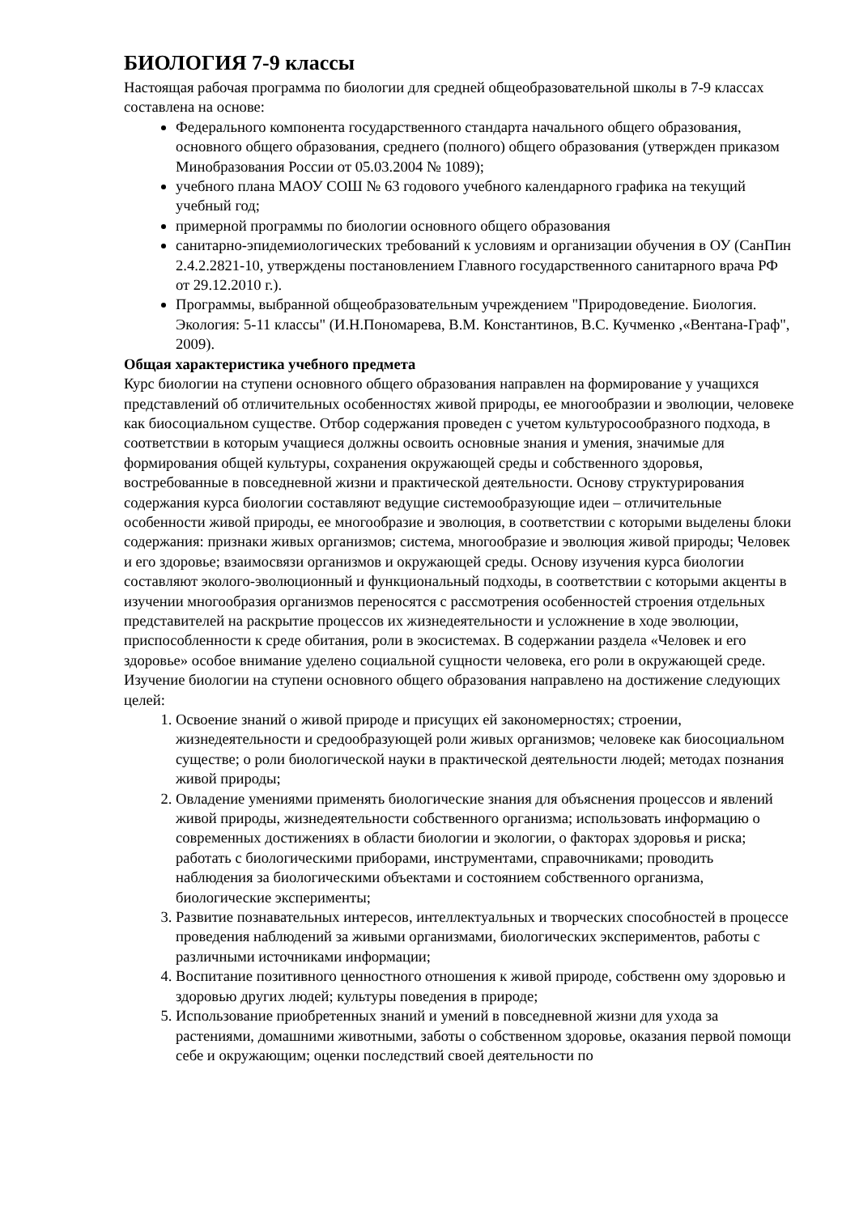БИОЛОГИЯ 7-9 классы
Настоящая рабочая программа по биологии для средней общеобразовательной школы в 7-9 классах составлена на основе:
Федерального компонента государственного стандарта начального общего образования, основного общего образования, среднего (полного) общего образования (утвержден приказом Минобразования России от 05.03.2004 № 1089);
учебного плана МАОУ СОШ № 63 годового учебного календарного графика на текущий учебный год;
примерной программы по биологии основного общего образования
санитарно-эпидемиологических требований к условиям и организации обучения в ОУ (СанПин 2.4.2.2821-10, утверждены постановлением Главного государственного санитарного врача РФ от 29.12.2010 г.).
Программы, выбранной общеобразовательным учреждением "Природоведение. Биология. Экология: 5-11 классы" (И.Н.Пономарева, В.М. Константинов, В.С. Кучменко ,«Вентана-Граф", 2009).
Общая характеристика учебного предмета
Курс биологии на ступени основного общего образования направлен на формирование у учащихся представлений об отличительных особенностях живой природы, ее многообразии и эволюции, человеке как биосоциальном существе. Отбор содержания проведен с учетом культуросообразного подхода, в соответствии в которым учащиеся должны освоить основные знания и умения, значимые для формирования общей культуры, сохранения окружающей среды и собственного здоровья, востребованные в повседневной жизни и практической деятельности. Основу структурирования содержания курса биологии составляют ведущие системообразующие идеи – отличительные особенности живой природы, ее многообразие и эволюция, в соответствии с которыми выделены блоки содержания: признаки живых организмов; система, многообразие и эволюция живой природы; Человек и его здоровье; взаимосвязи организмов и окружающей среды. Основу изучения курса биологии составляют эколого-эволюционный и функциональный подходы, в соответствии с которыми акценты в изучении многообразия организмов переносятся с рассмотрения особенностей строения отдельных представителей на раскрытие процессов их жизнедеятельности и усложнение в ходе эволюции, приспособленности к среде обитания, роли в экосистемах. В содержании раздела «Человек и его здоровье» особое внимание уделено социальной сущности человека, его роли в окружающей среде.
Изучение биологии на ступени основного общего образования направлено на достижение следующих целей:
1. Освоение знаний о живой природе и присущих ей закономерностях; строении, жизнедеятельности и средообразующей роли живых организмов; человеке как биосоциальном существе; о роли биологической науки в практической деятельности людей; методах познания живой природы;
2. Овладение умениями применять биологические знания для объяснения процессов и явлений живой природы, жизнедеятельности собственного организма; использовать информацию о современных достижениях в области биологии и экологии, о факторах здоровья и риска; работать с биологическими приборами, инструментами, справочниками; проводить наблюдения за биологическими объектами и состоянием собственного организма, биологические эксперименты;
3. Развитие познавательных интересов, интеллектуальных и творческих способностей в процессе проведения наблюдений за живыми организмами, биологических экспериментов, работы с различными источниками информации;
4. Воспитание позитивного ценностного отношения к живой природе, собственн ому здоровью и здоровью других людей; культуры поведения в природе;
5. Использование приобретенных знаний и умений в повседневной жизни для ухода за растениями, домашними животными, заботы о собственном здоровье, оказания первой помощи себе и окружающим; оценки последствий своей деятельности по